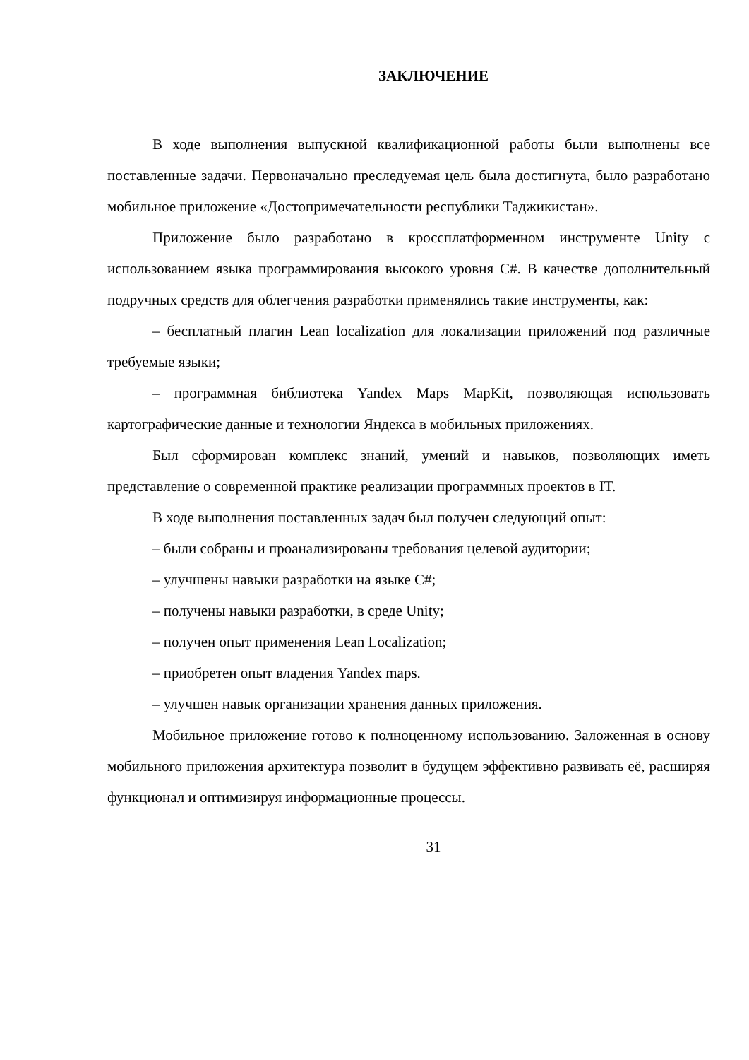ЗАКЛЮЧЕНИЕ
В ходе выполнения выпускной квалификационной работы были выполнены все поставленные задачи. Первоначально преследуемая цель была достигнута, было разработано мобильное приложение «Достопримечательности республики Таджикистан».
Приложение было разработано в кроссплатформенном инструменте Unity с использованием языка программирования высокого уровня C#. В качестве дополнительный подручных средств для облегчения разработки применялись такие инструменты, как:
– бесплатный плагин Lean localization для локализации приложений под различные требуемые языки;
– программная библиотека Yandex Maps MapKit, позволяющая использовать картографические данные и технологии Яндекса в мобильных приложениях.
Был сформирован комплекс знаний, умений и навыков, позволяющих иметь представление о современной практике реализации программных проектов в IT.
В ходе выполнения поставленных задач был получен следующий опыт:
– были собраны и проанализированы требования целевой аудитории;
– улучшены навыки разработки на языке C#;
– получены навыки разработки, в среде Unity;
– получен опыт применения Lean Localization;
– приобретен опыт владения Yandex maps.
– улучшен навык организации хранения данных приложения.
Мобильное приложение готово к полноценному использованию. Заложенная в основу мобильного приложения архитектура позволит в будущем эффективно развивать её, расширяя функционал и оптимизируя информационные процессы.
31